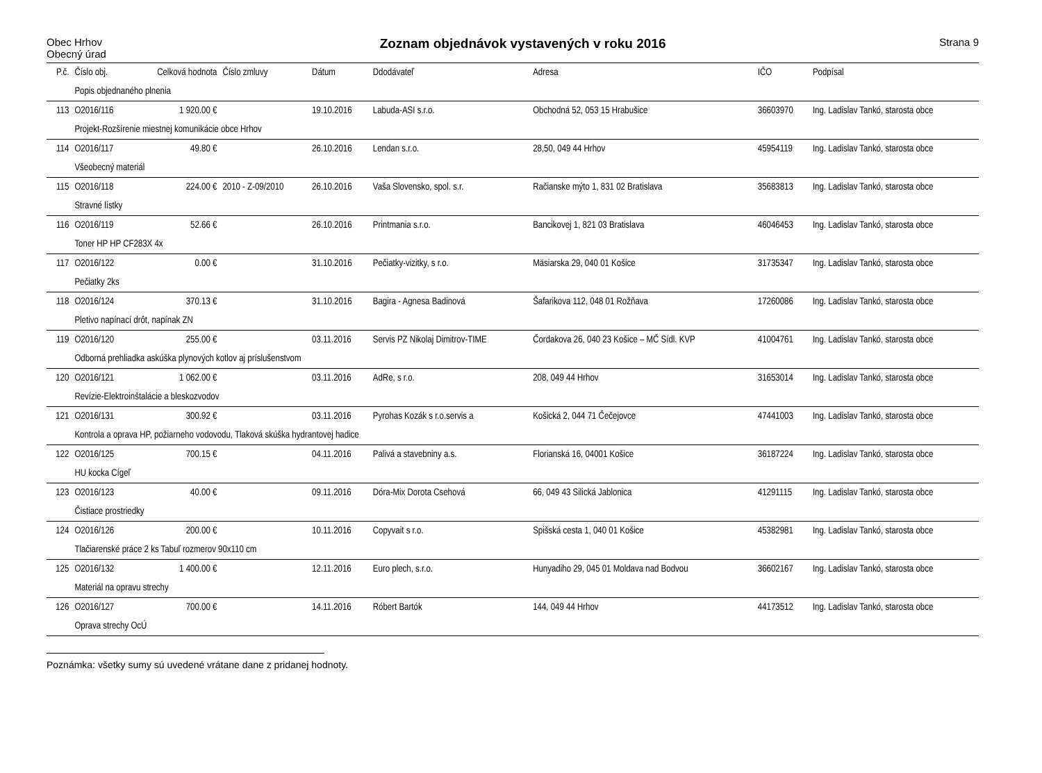Obec Hrhov
Obecný úrad
Zoznam objednávok vystavených v roku 2016
Strana 9
| P.č. | Číslo obj. | Celková hodnota | Číslo zmluvy | Dátum | Ddodávateľ | Adresa | IČO | Podpísal |
| --- | --- | --- | --- | --- | --- | --- | --- | --- |
| | Popis objednaného plnenia | | | | | | | |
| 113 | O2016/116 | 1 920.00 € | | 19.10.2016 | Labuda-ASI s.r.o. | Obchodná 52, 053 15 Hrabušice | 36603970 | Ing. Ladislav Tankó, starosta obce |
| | Projekt-Rozšírenie miestnej komunikácie obce Hrhov | | | | | | | |
| 114 | O2016/117 | 49.80 € | | 26.10.2016 | Lendan s.r.o. | 28,50, 049 44 Hrhov | 45954119 | Ing. Ladislav Tankó, starosta obce |
| | Všeobecný materiál | | | | | | | |
| 115 | O2016/118 | 224.00 € | 2010 - Z-09/2010 | 26.10.2016 | Vaša Slovensko, spol. s.r. | Račianske mýto 1, 831 02 Bratislava | 35683813 | Ing. Ladislav Tankó, starosta obce |
| | Stravné lístky | | | | | | | |
| 116 | O2016/119 | 52.66 € | | 26.10.2016 | Printmania s.r.o. | Bancikovej 1, 821 03 Bratislava | 46046453 | Ing. Ladislav Tankó, starosta obce |
| | Toner HP HP CF283X 4x | | | | | | | |
| 117 | O2016/122 | 0.00 € | | 31.10.2016 | Pečiatky-vizitky, s r.o. | Mäsiarska 29, 040 01 Košice | 31735347 | Ing. Ladislav Tankó, starosta obce |
| | Pečiatky 2ks | | | | | | | |
| 118 | O2016/124 | 370.13 € | | 31.10.2016 | Bagira - Agnesa Badinová | Šafarikova 112, 048 01 Rožňava | 17260086 | Ing. Ladislav Tankó, starosta obce |
| | Pletivo napínací drôt, napínak ZN | | | | | | | |
| 119 | O2016/120 | 255.00 € | | 03.11.2016 | Servis PZ Nikolaj Dimitrov-TIME | Čordakova 26, 040 23 Košice – MČ Sídl. KVP | 41004761 | Ing. Ladislav Tankó, starosta obce |
| | Odborná prehliadka askúška plynových kotlov aj príslušenstvom | | | | | | | |
| 120 | O2016/121 | 1 062.00 € | | 03.11.2016 | AdRe, s r.o. | 208, 049 44 Hrhov | 31653014 | Ing. Ladislav Tankó, starosta obce |
| | Revízie-Elektroinštalácie a bleskozvodov | | | | | | | |
| 121 | O2016/131 | 300.92 € | | 03.11.2016 | Pyrohas Kozák s r.o.servis a | Košická 2, 044 71 Čečejovce | 47441003 | Ing. Ladislav Tankó, starosta obce |
| | Kontrola a oprava HP, požiarneho vodovodu, Tlaková skúška hydrantovej hadice | | | | | | | |
| 122 | O2016/125 | 700.15 € | | 04.11.2016 | Palivá a stavebniny a.s. | Florianská 16, 04001 Košice | 36187224 | Ing. Ladislav Tankó, starosta obce |
| | HU kocka Cígeľ | | | | | | | |
| 123 | O2016/123 | 40.00 € | | 09.11.2016 | Dóra-Mix Dorota Csehová | 66, 049 43 Silická Jablonica | 41291115 | Ing. Ladislav Tankó, starosta obce |
| | Čistiace prostriedky | | | | | | | |
| 124 | O2016/126 | 200.00 € | | 10.11.2016 | Copyvait s r.o. | Spišská cesta 1, 040 01 Košice | 45382981 | Ing. Ladislav Tankó, starosta obce |
| | Tlačiarenské práce 2 ks Tabuľ rozmerov 90x110 cm | | | | | | | |
| 125 | O2016/132 | 1 400.00 € | | 12.11.2016 | Euro plech, s.r.o. | Hunyadiho 29, 045 01 Moldava nad Bodvou | 36602167 | Ing. Ladislav Tankó, starosta obce |
| | Materiál na opravu strechy | | | | | | | |
| 126 | O2016/127 | 700.00 € | | 14.11.2016 | Róbert Bartók | 144, 049 44 Hrhov | 44173512 | Ing. Ladislav Tankó, starosta obce |
| | Oprava strechy OcÚ | | | | | | | |
Poznámka: všetky sumy sú uvedené vrátane dane z pridanej hodnoty.